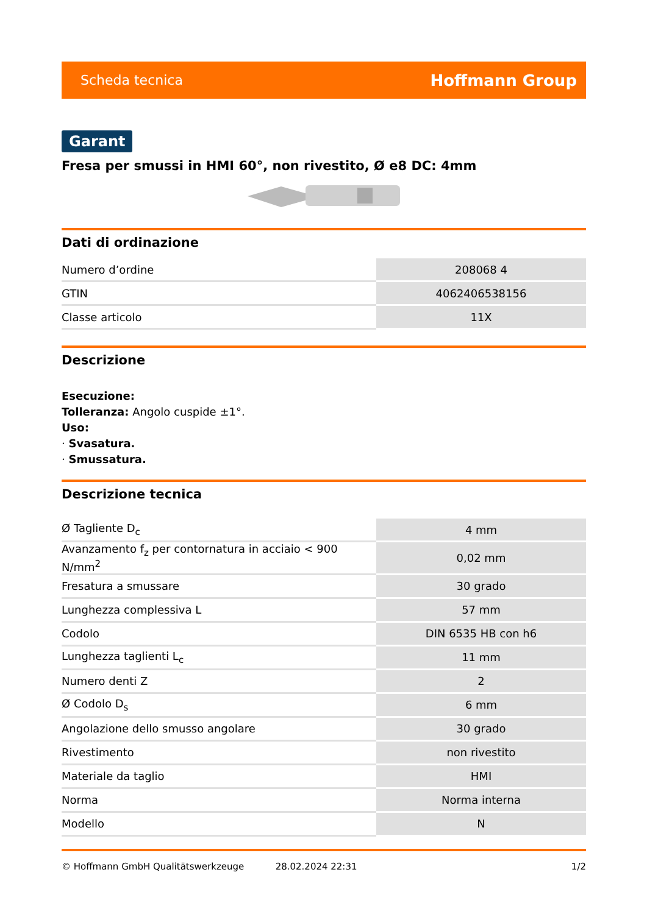Scheda tecnica Hoffmann Group
Garant
Fresa per smussi in HMI 60°, non rivestito, Ø e8 DC: 4mm
Dati di ordinazione
| Numero d’ordine | 208068 4 |
| GTIN | 4062406538156 |
| Classe articolo | 11X |
Descrizione
Esecuzione:
Tolleranza: Angolo cuspide ±1°.
Uso:
· Svasatura.
· Smussatura.
Descrizione tecnica
| Ø Tagliente D<sub>c</sub> | 4 mm |
| Avanzamento f<sub>z</sub> per contornatura in acciaio < 900 N/mm<sup>2</sup> | 0,02 mm |
| Fresatura a smussare | 30 grado |
| Lunghezza complessiva L | 57 mm |
| Codolo | DIN 6535 HB con h6 |
| Lunghezza taglienti L<sub>c</sub> | 11 mm |
| Numero denti Z | 2 |
| Ø Codolo D<sub>s</sub> | 6 mm |
| Angolazione dello smusso angolare | 30 grado |
| Rivestimento | non rivestito |
| Materiale da taglio | HMI |
| Norma | Norma interna |
| Modello | N |
© Hoffmann GmbH Qualitätswerkzeuge 28.02.2024 22:31 1/2